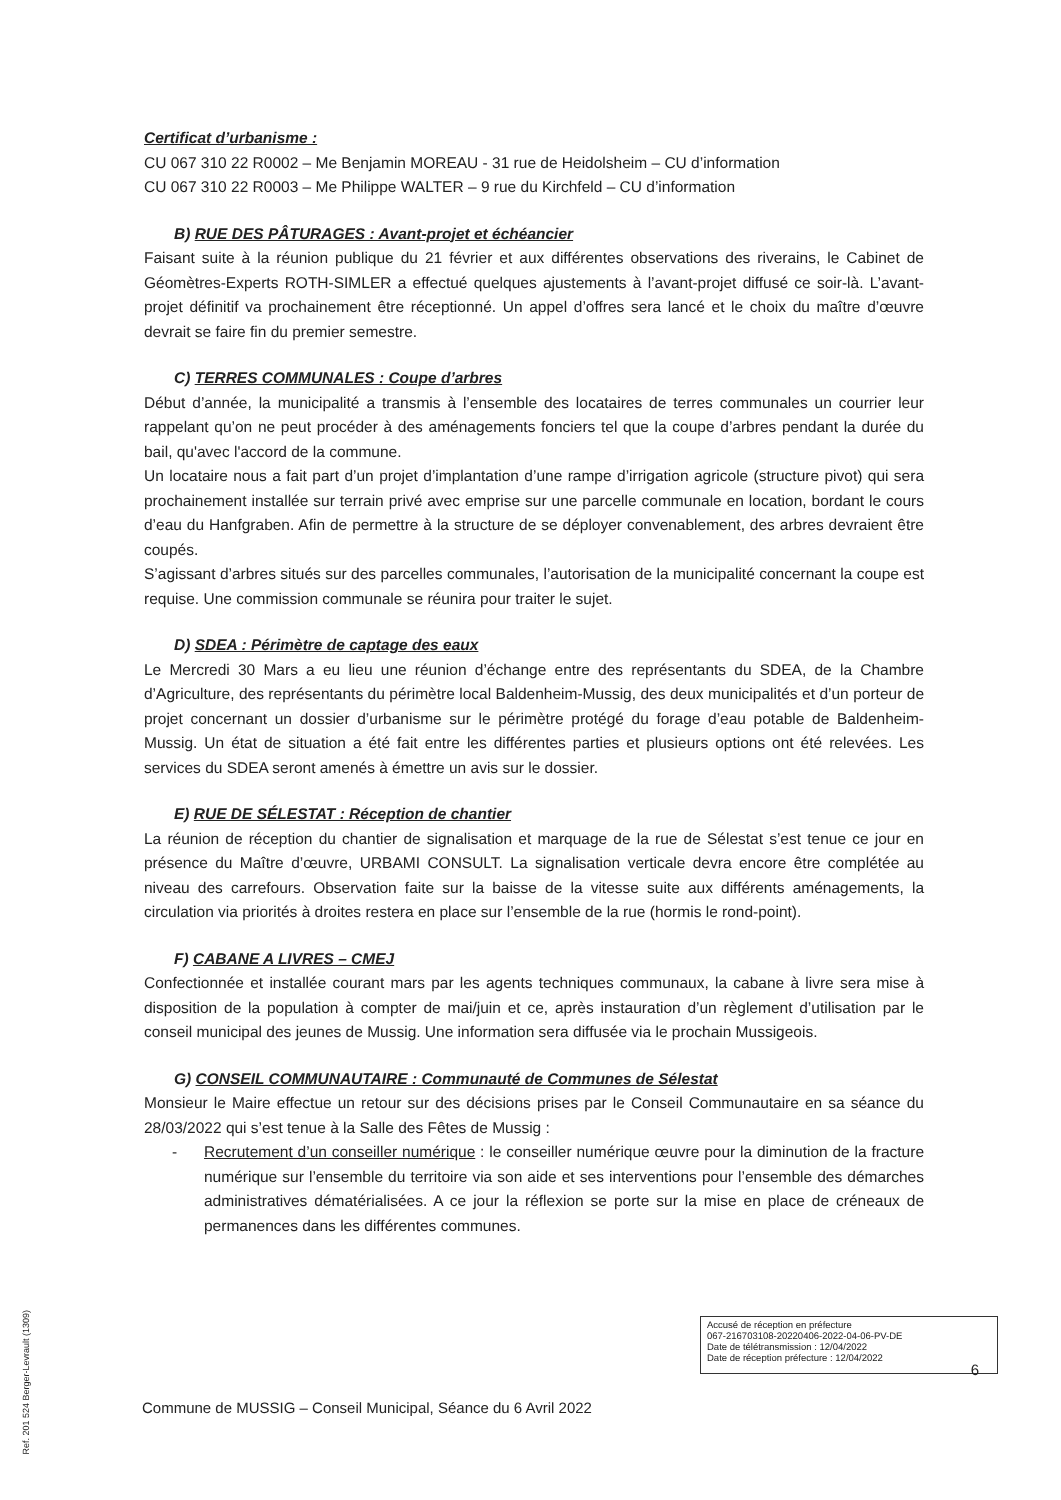Certificat d’urbanisme :
CU 067 310 22 R0002 – Me Benjamin MOREAU - 31 rue de Heidolsheim – CU d’information
CU 067 310 22 R0003 – Me Philippe WALTER – 9 rue du Kirchfeld – CU d’information
B) RUE DES PÂTURAGES : Avant-projet et échéancier
Faisant suite à la réunion publique du 21 février et aux différentes observations des riverains, le Cabinet de Géomètres-Experts ROTH-SIMLER a effectué quelques ajustements à l’avant-projet diffusé ce soir-là. L’avant-projet définitif va prochainement être réceptionné. Un appel d’offres sera lancé et le choix du maître d’œuvre devrait se faire fin du premier semestre.
C) TERRES COMMUNALES : Coupe d’arbres
Début d’année, la municipalité a transmis à l’ensemble des locataires de terres communales un courrier leur rappelant qu’on ne peut procéder à des aménagements fonciers tel que la coupe d’arbres pendant la durée du bail, qu'avec l'accord de la commune.
Un locataire nous a fait part d’un projet d’implantation d’une rampe d’irrigation agricole (structure pivot) qui sera prochainement installée sur terrain privé avec emprise sur une parcelle communale en location, bordant le cours d’eau du Hanfgraben. Afin de permettre à la structure de se déployer convenablement, des arbres devraient être coupés.
S’agissant d’arbres situés sur des parcelles communales, l’autorisation de la municipalité concernant la coupe est requise. Une commission communale se réunira pour traiter le sujet.
D) SDEA : Périmètre de captage des eaux
Le Mercredi 30 Mars a eu lieu une réunion d’échange entre des représentants du SDEA, de la Chambre d’Agriculture, des représentants du périmètre local Baldenheim-Mussig, des deux municipalités et d’un porteur de projet concernant un dossier d’urbanisme sur le périmètre protégé du forage d’eau potable de Baldenheim-Mussig. Un état de situation a été fait entre les différentes parties et plusieurs options ont été relevées. Les services du SDEA seront amenés à émettre un avis sur le dossier.
E) RUE DE SÉLESTAT : Réception de chantier
La réunion de réception du chantier de signalisation et marquage de la rue de Sélestat s’est tenue ce jour en présence du Maître d’œuvre, URBAMI CONSULT. La signalisation verticale devra encore être complétée au niveau des carrefours. Observation faite sur la baisse de la vitesse suite aux différents aménagements, la circulation via priorités à droites restera en place sur l’ensemble de la rue (hormis le rond-point).
F) CABANE A LIVRES – CMEJ
Confectionnée et installée courant mars par les agents techniques communaux, la cabane à livre sera mise à disposition de la population à compter de mai/juin et ce, après instauration d’un règlement d’utilisation par le conseil municipal des jeunes de Mussig. Une information sera diffusée via le prochain Mussigeois.
G) CONSEIL COMMUNAUTAIRE : Communauté de Communes de Sélestat
Monsieur le Maire effectue un retour sur des décisions prises par le Conseil Communautaire en sa séance du 28/03/2022 qui s’est tenue à la Salle des Fêtes de Mussig :
- Recrutement d’un conseiller numérique : le conseiller numérique œuvre pour la diminution de la fracture numérique sur l’ensemble du territoire via son aide et ses interventions pour l’ensemble des démarches administratives dématérialisées. A ce jour la réflexion se porte sur la mise en place de créneaux de permanences dans les différentes communes.
Accusé de réception en préfecture
067-216703108-20220406-2022-04-06-PV-DE
Date de télétransmission : 12/04/2022
Date de réception préfecture : 12/04/2022
6
Commune de MUSSIG – Conseil Municipal, Séance du 6 Avril 2022
Ref. 201 524 Berger-Levrault (1309)